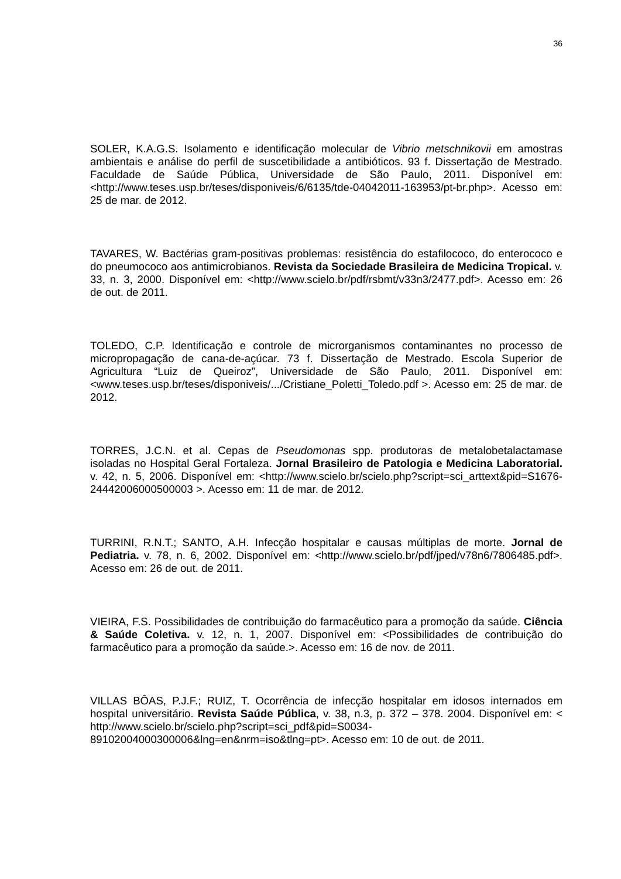36
SOLER, K.A.G.S. Isolamento e identificação molecular de Vibrio metschnikovii em amostras ambientais e análise do perfil de suscetibilidade a antibióticos. 93 f. Dissertação de Mestrado. Faculdade de Saúde Pública, Universidade de São Paulo, 2011. Disponível em: <http://www.teses.usp.br/teses/disponiveis/6/6135/tde-04042011-163953/pt-br.php>. Acesso em: 25 de mar. de 2012.
TAVARES, W. Bactérias gram-positivas problemas: resistência do estafilococo, do enterococo e do pneumococo aos antimicrobianos. Revista da Sociedade Brasileira de Medicina Tropical. v. 33, n. 3, 2000. Disponível em: <http://www.scielo.br/pdf/rsbmt/v33n3/2477.pdf>. Acesso em: 26 de out. de 2011.
TOLEDO, C.P. Identificação e controle de microrganismos contaminantes no processo de micropropagação de cana-de-açúcar. 73 f. Dissertação de Mestrado. Escola Superior de Agricultura “Luiz de Queiroz”, Universidade de São Paulo, 2011. Disponível em: <www.teses.usp.br/teses/disponiveis/.../Cristiane_Poletti_Toledo.pdf >. Acesso em: 25 de mar. de 2012.
TORRES, J.C.N. et al. Cepas de Pseudomonas spp. produtoras de metalobetalactamase isoladas no Hospital Geral Fortaleza. Jornal Brasileiro de Patologia e Medicina Laboratorial. v. 42, n. 5, 2006. Disponível em: <http://www.scielo.br/scielo.php?script=sci_arttext&pid=S1676-24442006000500003 >. Acesso em: 11 de mar. de 2012.
TURRINI, R.N.T.; SANTO, A.H. Infecção hospitalar e causas múltiplas de morte. Jornal de Pediatria. v. 78, n. 6, 2002. Disponível em: <http://www.scielo.br/pdf/jped/v78n6/7806485.pdf>. Acesso em: 26 de out. de 2011.
VIEIRA, F.S. Possibilidades de contribuição do farmacêutico para a promoção da saúde. Ciência & Saúde Coletiva. v. 12, n. 1, 2007. Disponível em: <Possibilidades de contribuição do farmacêutico para a promoção da saúde.>. Acesso em: 16 de nov. de 2011.
VILLAS BÔAS, P.J.F.; RUIZ, T. Ocorrência de infecção hospitalar em idosos internados em hospital universitário. Revista Saúde Pública, v. 38, n.3, p. 372 – 378. 2004. Disponível em: < http://www.scielo.br/scielo.php?script=sci_pdf&pid=S0034-89102004000300006&lng=en&nrm=iso&tlng=pt>. Acesso em: 10 de out. de 2011.